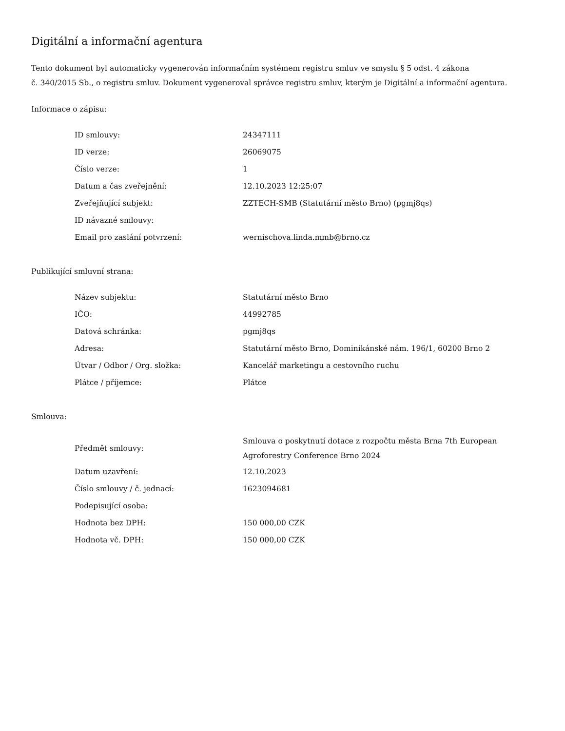Digitální a informační agentura
Tento dokument byl automaticky vygenerován informačním systémem registru smluv ve smyslu § 5 odst. 4 zákona
č. 340/2015 Sb., o registru smluv. Dokument vygeneroval správce registru smluv, kterým je Digitální a informační agentura.
Informace o zápisu:
| ID smlouvy: | 24347111 |
| ID verze: | 26069075 |
| Číslo verze: | 1 |
| Datum a čas zveřejnění: | 12.10.2023 12:25:07 |
| Zveřejňující subjekt: | ZZTECH-SMB (Statutární město Brno) (pgmj8qs) |
| ID návazné smlouvy: | |
| Email pro zaslání potvrzení: | wernischova.linda.mmb@brno.cz |
Publikující smluvní strana:
| Název subjektu: | Statutární město Brno |
| IČO: | 44992785 |
| Datová schránka: | pgmj8qs |
| Adresa: | Statutární město Brno, Dominikánské nám. 196/1, 60200 Brno 2 |
| Útvar / Odbor / Org. složka: | Kancelář marketingu a cestovního ruchu |
| Plátce / příjemce: | Plátce |
Smlouva:
| Předmět smlouvy: | Smlouva o poskytnutí dotace z rozpočtu města Brna 7th European Agroforestry Conference Brno 2024 |
| Datum uzavření: | 12.10.2023 |
| Číslo smlouvy / č. jednací: | 1623094681 |
| Podepisující osoba: | |
| Hodnota bez DPH: | 150 000,00 CZK |
| Hodnota vč. DPH: | 150 000,00 CZK |